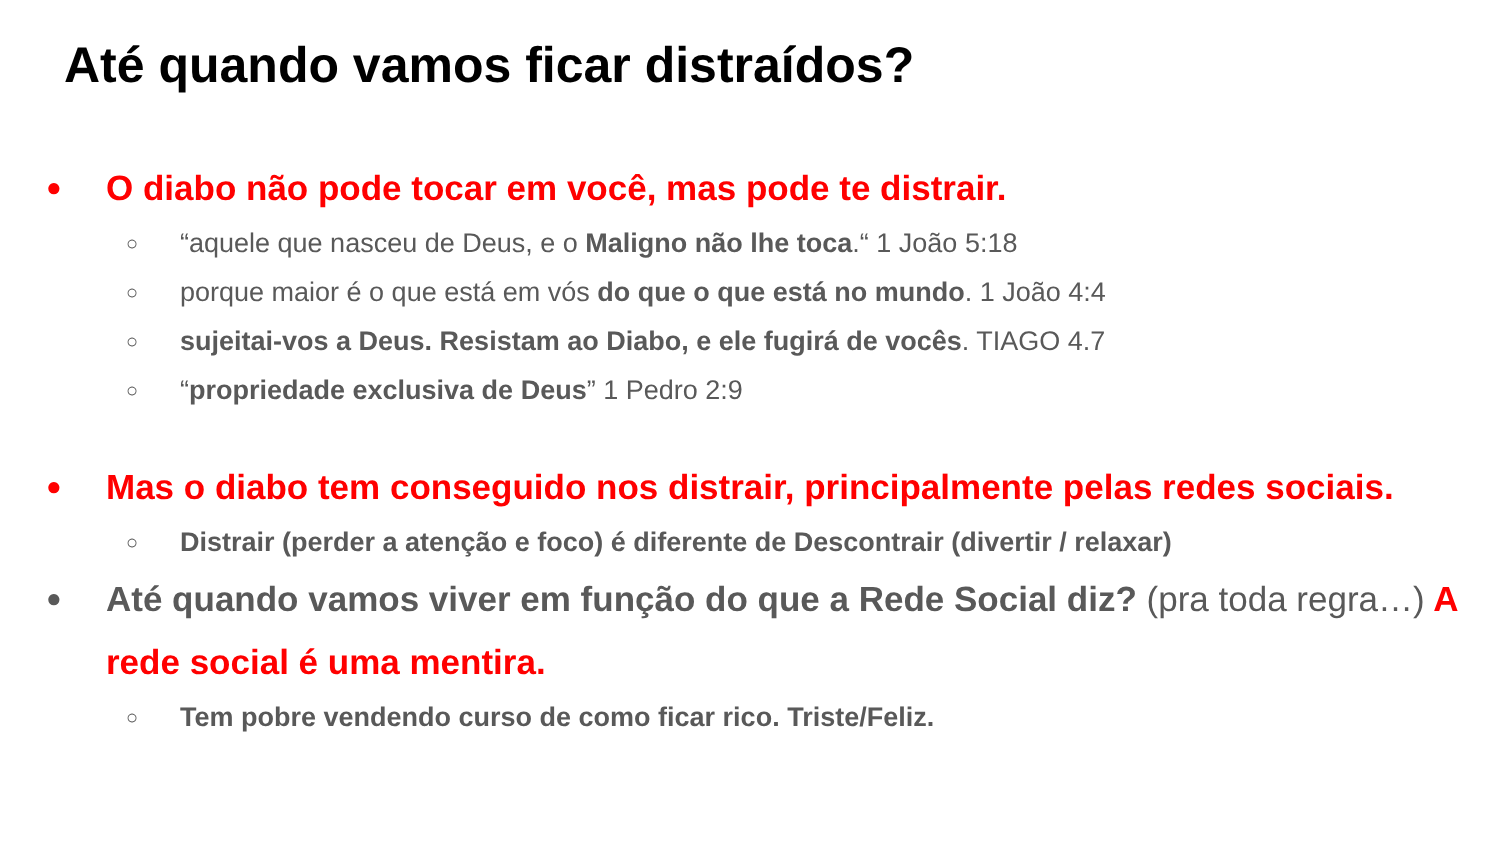Até quando vamos ficar distraídos?
● O diabo não pode tocar em você, mas pode te distrair.
○ “aquele que nasceu de Deus, e o Maligno não lhe toca.“ 1 João 5:18
○ porque maior é o que está em vós do que o que está no mundo. 1 João 4:4
○ sujeitai-vos a Deus. Resistam ao Diabo, e ele fugirá de vocês. TIAGO 4.7
○ “propriedade exclusiva de Deus” 1 Pedro 2:9
● Mas o diabo tem conseguido nos distrair, principalmente pelas redes sociais.
○ Distrair (perder a atenção e foco) é diferente de Descontrair (divertir / relaxar)
● Até quando vamos viver em função do que a Rede Social diz? (pra toda regra…) A rede social é uma mentira.
○ Tem pobre vendendo curso de como ficar rico. Triste/Feliz.